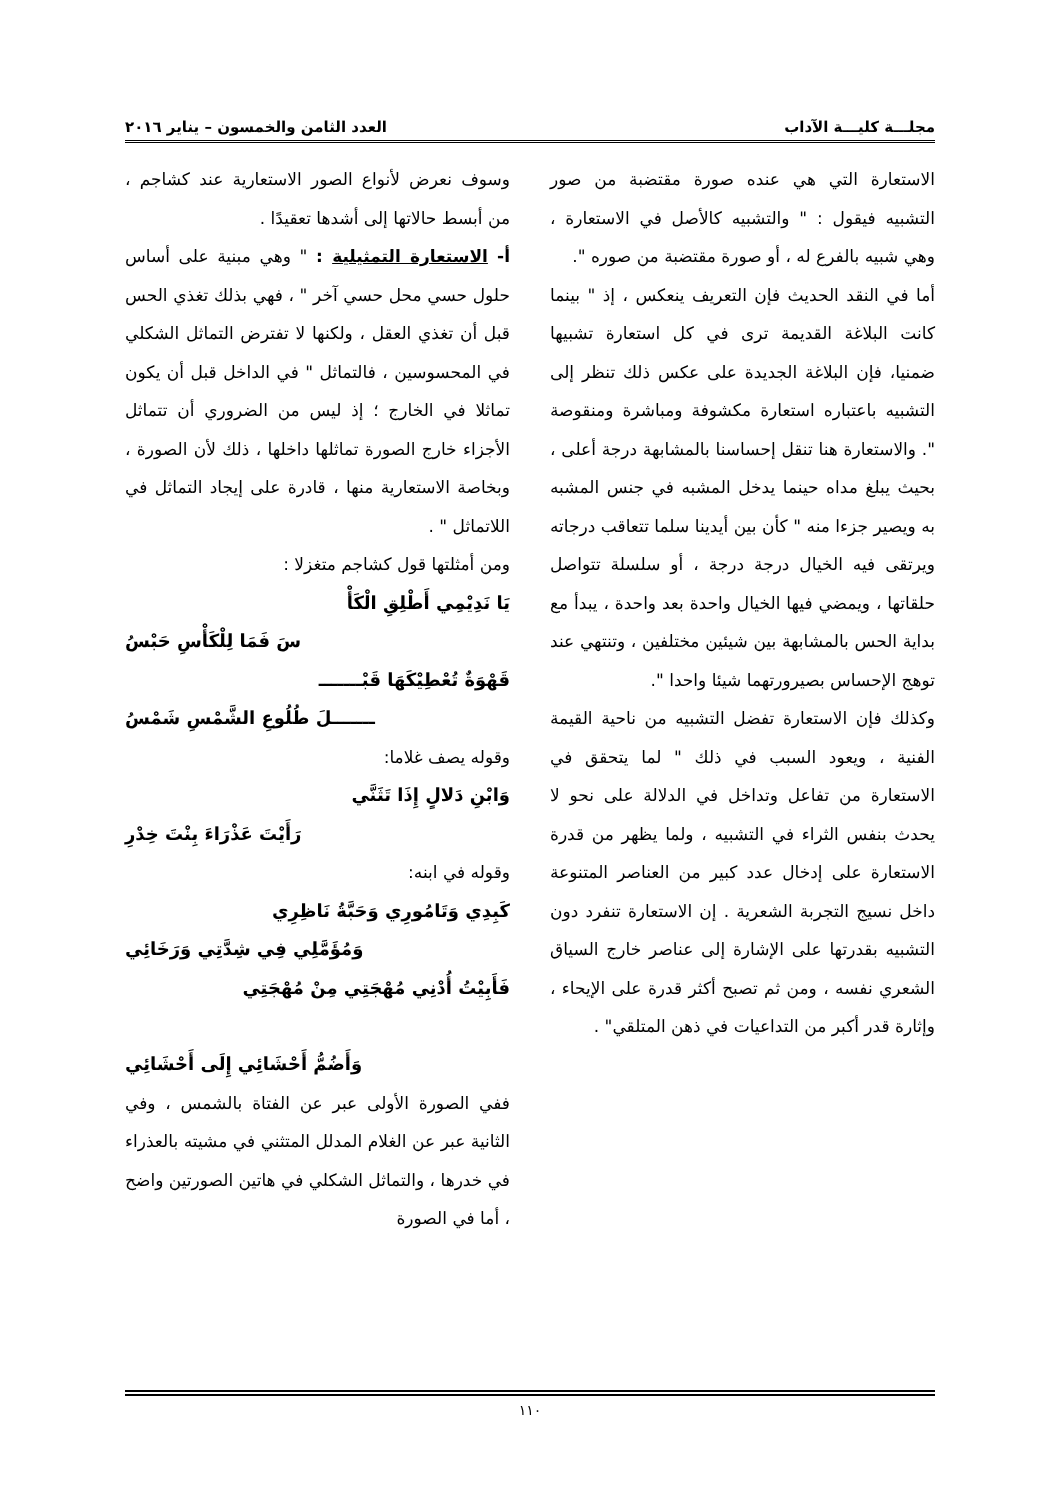مجلـــة كليـــة الآداب العدد الثامن والخمسون – يناير ٢٠١٦
الاستعارة التي هي عنده صورة مقتضبة من صور التشبيه فيقول : " والتشبيه كالأصل في الاستعارة ، وهي شبيه بالفرع له ، أو صورة مقتضبة من صوره ".
أما في النقد الحديث فإن التعريف ينعكس ، إذ " بينما كانت البلاغة القديمة ترى في كل استعارة تشبيها ضمنيا، فإن البلاغة الجديدة على عكس ذلك تنظر إلى التشبيه باعتباره استعارة مكشوفة ومباشرة ومنقوصة ". والاستعارة هنا تنقل إحساسنا بالمشابهة درجة أعلى ، بحيث يبلغ مداه حينما يدخل المشبه في جنس المشبه به ويصير جزءا منه " كأن بين أيدينا سلما تتعاقب درجاته ويرتقى فيه الخيال درجة درجة ، أو سلسلة تتواصل حلقاتها ، ويمضي فيها الخيال واحدة بعد واحدة ، يبدأ مع بداية الحس بالمشابهة بين شيئين مختلفين ، وتنتهي عند توهج الإحساس بصيرورتهما شيئا واحدا ".
وكذلك فإن الاستعارة تفضل التشبيه من ناحية القيمة الفنية ، ويعود السبب في ذلك " لما يتحقق في الاستعارة من تفاعل وتداخل في الدلالة على نحو لا يحدث بنفس الثراء في التشبيه ، ولما يظهر من قدرة الاستعارة على إدخال عدد كبير من العناصر المتنوعة داخل نسيج التجربة الشعرية . إن الاستعارة تنفرد دون التشبيه بقدرتها على الإشارة إلى عناصر خارج السياق الشعري نفسه ، ومن ثم تصبح أكثر قدرة على الإيحاء ، وإثارة قدر أكبر من التداعيات في ذهن المتلقي" .
وسوف نعرض لأنواع الصور الاستعارية عند كشاجم ، من أبسط حالاتها إلى أشدها تعقيدًا .
أ- الاستعارة التمثيلية : " وهي مبنية على أساس حلول حسي محل حسي آخر " ، فهي بذلك تغذي الحس قبل أن تغذي العقل ، ولكنها لا تفترض التماثل الشكلي في المحسوسين ، فالتماثل " في الداخل قبل أن يكون تماثلا في الخارج ؛ إذ ليس من الضروري أن تتماثل الأجزاء خارج الصورة تماثلها داخلها ، ذلك لأن الصورة ، وبخاصة الاستعارية منها ، قادرة على إيجاد التماثل في اللاتماثل " .
ومن أمثلتها قول كشاجم متغزلا :
يَا نَدِيْمِي أَطْلِقِ الْكَأْ
سَ فَمَا لِلْكَأْسِ حَبْسُ
قَهْوَةٌ تُعْطِيْكَهَا قَبْـــــــ
ـــــــلَ طُلُوعِ الشَّمْسِ شَمْسُ
وقوله يصف غلاما:
وَابْنِ دَلالٍ إِذَا تَثَنَّي
رَأَيْتَ عَذْرَاءَ بِنْتَ خِدْرِ
وقوله في ابنه:
كَبِدِي وَتَامُورِي وَحَبَّةُ نَاظِرِي
وَمُؤَمَّلِي فِي شِدَّتِي وَرَخَائِي
فَأَبِيْتُ أُدْنِي مُهْجَتِي مِنْ مُهْجَتِي
وَأَضُمُّ أَحْشَائِي إِلَى أَحْشَائِي
ففي الصورة الأولى عبر عن الفتاة بالشمس ، وفي الثانية عبر عن الغلام المدلل المتثني في مشيته بالعذراء في خدرها ، والتماثل الشكلي في هاتين الصورتين واضح ، أما في الصورة
١١٠